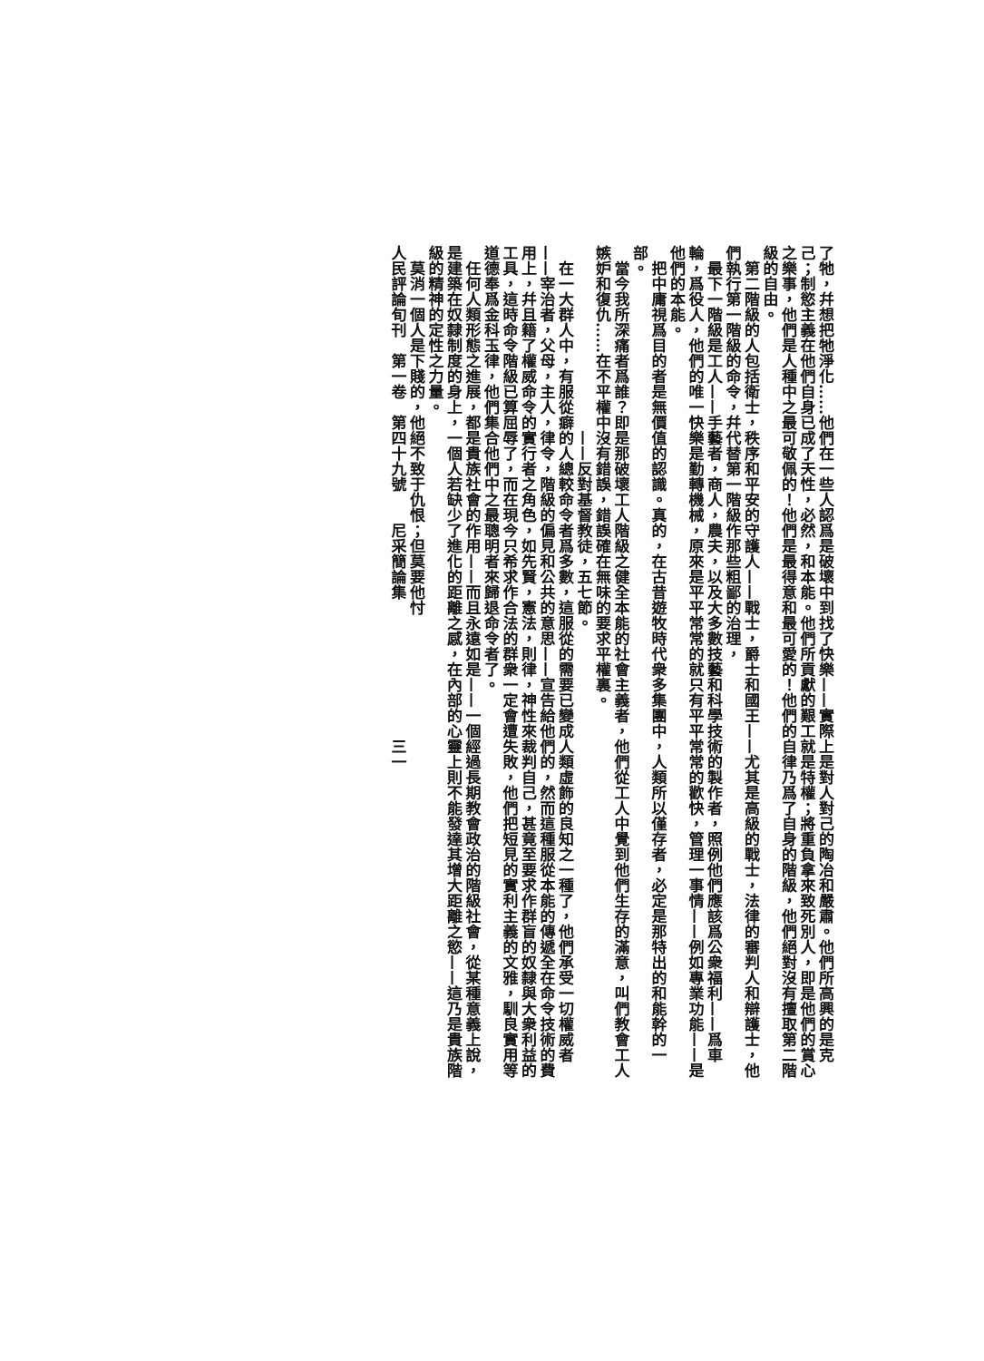了牠，幷想把牠淨化……他們在一些人認爲是破壞中到找了快樂——實際上是對人對己的陶冶和嚴肅。他們所高興的是克己；制慾主義在他們自身已成了天性，必然，和本能。他們所貢獻的艱工就是特權；將重負拿來致死別人，即是他們的賞心之樂事，他們是人種中之最可敬佩的！他們是最得意和最可愛的！他們的自律乃爲了自身的階級，他們絕對沒有擅取第二階級的自由。
　第二階級的人包括衛士，秩序和平安的守護人——戰士，爵士和國王——尤其是高級的戰士，法律的審判人和辯護士，他們執行第一階級的命令，幷代替第一階級作那些粗鄙的治理，
　最下一階級是工人——手藝者，商人，農夫，以及大多數技藝和科學技術的製作者，照例他們應該爲公衆福利——爲車輪，爲役人，他們的唯一快樂是勤轉機械，原來是平平常常的就只有平平常常的歡快，管理一事情——例如專業功能——是他們的本能。
　把中庸視爲目的者是無價值的認識。真的，在古昔遊牧時代衆多集團中，人類所以僅存者，必定是那特出的和能幹的一部。
　當今我所深痛者爲誰？即是那破壞工人階級之健全本能的社會主義者，他們從工人中覺到他們生存的滿意，叫們教會工人嫉妒和復仇……在不平權中沒有錯誤，錯誤確在無味的要求平權裏。
　　　　　　　　　　　　——反對基督教徒，五七節。
　在一大群人中，有服從癖的人總較命令者爲多數，這服從的需要已變成人類虛飾的良知之一種了，他們承受一切權威者——宰治者，父母，主人，律令，階級的偏見和公共的意思——宣告給他們的，然而這種服從本能的傳遞全在命令技術的費用上，幷且籍了權威命令的實行者之角色，如先賢，憲法，則律，神性來裁判自己，甚竟至要求作群盲的奴隸與大衆利益的工具，這時命令階級已算屈辱了，而在現今只希求作合法的群衆一定會遭失敗，他們把短見的實利主義的文雅，馴良實用等道德奉爲金科玉律，他們集合他們中之最聰明者來歸退命令者了。
　任何人類形態之進展，都是貴族社會的作用——而且永遠如是——一個經過長期教會政治的階級社會，從某種意義上說，是建築在奴隸制度的身上，一個人若缺少了進化的距離之感，在內部的心靈上則不能發達其增大距離之慾——這乃是貴族階級的精神的定性之力量。
　莫消一個人是下賤的，他絕不致于仇恨；但莫要他忖
人民評論旬刊　第一卷　第四十九號　　尼采簡論集　　　　　　　　　三一